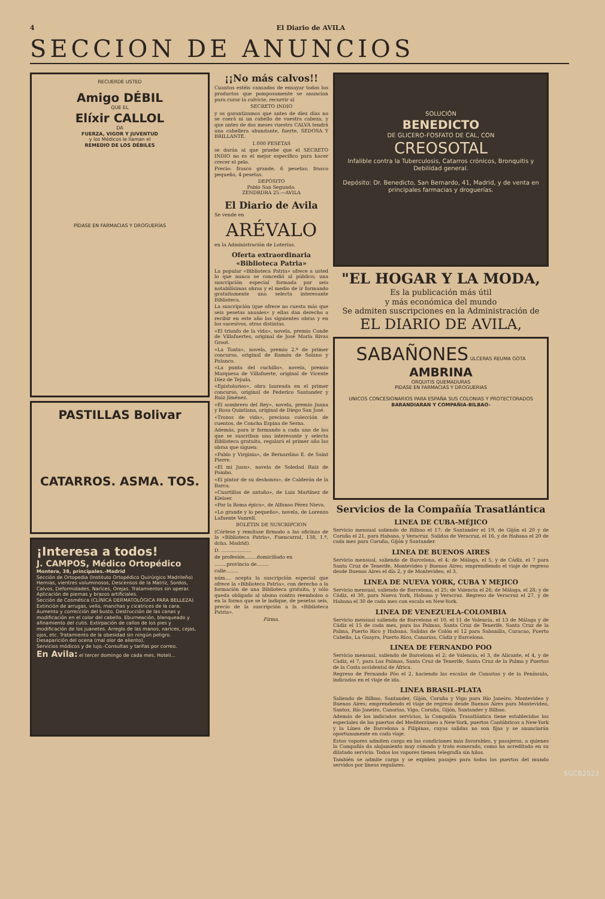4 El Diario de AVILA
SECCION DE ANUNCIOS
RECUERDE USTED
Amigo DÉBIL
QUE EL
Elíxir CALLOL
DA
FUERZA, VIGOR Y JUVENTUD
y los Médicos le llaman el
REMEDIO DE LOS DÉBILES
PÍDASE EN FARMACIAS Y DROGUERÍAS
PASTILLAS Bolivar
CATARROS. ASMA. TOS.
¡Interesa a todos!
J. CAMPOS, Médico Ortopédico
Montera, 38, principales.-Madrid
Sección de Ortopedia (Instituto Ortopédico Quirúrgico Madrileño)
Hernias, vientres voluminosos, Descensos de la Matriz, Sordos, Calvos, Deformidades, Naríces, Orejas. Tratamientos sin operar. Aplicación de piernas y brazos artificiales.
Sección de Cosmética (CLÍNICA DERMATOLÓGICA PARA BELLEZA)
Extinción de arrugas, vello, manchas y cicatrices de la cara. Aumento y corrección del busto. Destrucción de las canas y modificación en el color del cabello. Eburneación, blanqueado y afinamiento del cutis. Extirpación de callos de los pies y modificación de los juanetes. Arreglo de las manos, narices, cejas, ojos, etc. Tratamiento de la obesidad sin ningún peligro. Desaparición del ocena (mal olor de aliento).
Servicios módicos y de lujo.-Consultas y tarifas por correo.
En Avila: el tercer domingo de cada mes. Hoteli...
¡¡No más calvos!!
Cuantos estéis cansados de ensayar todos los productos que pomposamente se anuncian para curar la calvicie, recurrir al
SECRETO INDIO
y os garantizamos que antes de diez días no se caerá ni un cabello de vuestra cabeza, y que antes de dos meses vuestra CALVA tendrá una cabellera abundante, fuerte, SEDOSA Y BRILLANTE.
1.000 PESETAS
se darán al que pruebe que el SECRETO INDIO no es el mejor específico para hacer crecer el pelo.
Precio: frasco grande, 6 pesetas; frasco pequeño, 4 pesetas.
DEPÓSITO
Pablo San Segundo.
ZENDRDRA 25.—AVILA
El Diario de Avila
Se vende en
ARÉVALO
en la Administración de Loterías.
Oferta extraordinaria «Biblioteca Patria»
La popular «Biblioteca Patria» ofrece a usted lo que nunca se concedió al público; una suscripción especial formada por seis notabilísimas obras y el medio de ir formando gratuitamente una selecta interesante Biblioteca.
La suscripción (que ofrece no cuesta más que seis pesetas anuales» y ellas dan derecho a recibir en este año las siguientes obras y en los sucesivos, otras distintas.
«El triunfo de la vida», novela, premio Conde de Villafuertes, original de José María Rivas Groot.
«La Tonta», novela, premio 2.º de primer concurso, original de Ramón de Solano y Polanco.
«La punta del cuchillo», novela, premio Marquesa de Villafuerte, original de Vicente Díez de Tejada.
«Epistolarios», obra laureada en el primer concurso, original de Federico Santander y Ruiz Jiménez.
«El sombrero del Rey», novela, premio Juana y Rosa Quintiana, original de Diego San José.
«Trozos de vida», preciosa colección de cuentos, de Concha Espina de Serna.
Además, para ir formando a cada uno de los que se suscriban una interesante y selecta Biblioteca gratuita, regalará el primer año las obras que siguen:
«Pablo y Virginia», de Bernardino E. de Saint Pierre.
«El mi Juan», novela de Soledad Ruiz de Pombo.
«El pintor de su deshonra», de Calderón de la Barca.
«Cuartillas de antaño», de Luis Martínez de Kleiser.
«Por la Roma épica», de Alfonso Pérez Nieva.
«Lo grande y lo pequeño», novela, de Lorenzo Lafuente Vanrell.
BOLETIN DE SUSCRIPCION
(Córtese y remítase firmado a las oficinas de la «Biblioteca Patria», Fuencarral, 138, 1.º, dcha. Madrid).
D. ....................
de profesión........domiciliado en
........provincia de........
calle........
núm.... acepta la suscripción especial que ofrece la «Biblioteca Patria», con derecho a la formación de una Biblioteca gratuita, y sólo queda obligado al abono contra reembolso o en la forma que se le indique, de pesetas seis, precio de la suscripción a la «Biblioteca Patria».
Firma.
SOLUCIÓN
BENEDICTO
DE GLICERO-FOSFATO DE CAL, CON
CREOSOTAL
Infalible contra la Tuberculosis, Catarros crónicos, Bronquitis y Debilidad general.
Depósito: Dr. Benedicto, San Bernardo, 41, Madrid, y de venta en principales farmacias y droguerías.
"EL HOGAR Y LA MODA,
Es la publicación más útil
y más económica del mundo
Se admiten suscripciones en la Administración de
EL DIARIO DE AVILA,
SABAÑONES ULCERAS REUMA GOTA
AMBRINA
ORQUITIS QUEMADURAS
PIDASE EN FARMACIAS Y DROGUERIAS
UNICOS CONCESIONARIOS PARA ESPAÑA SUS COLONIAS Y PROTECTORADOS
BARANDIARAN Y COMPAÑIA-BILBAO-
Servicios de la Compañía Trasatlántica
LINEA DE CUBA-MÉJICO
Servicio mensual saliendo de Bilbao el 17; de Santander el 19, de Gijón el 20 y de Coruña el 21, para Habana, y Veracruz. Salidas de Veracruz, el 16, y de Habana el 20 de cada mes para Coruña, Gijón y Santander.
LINEA DE BUENOS AIRES
Servicio mensual, saliendo de Barcelona, el 4; de Málaga, el 5, y de Cádiz, el 7 para Santa Cruz de Tenerife, Montevideo y Buenos Aires; emprendiendo el viaje de regreso desde Buenos Aires el día 2, y de Montevideo, el 3.
LINEA DE NUEVA YORK, CUBA Y MEJICO
Servicio mensual, saliendo de Barcelona, el 25; de Valencia el 26; de Málaga, el 28; y de Cádiz, el 30, para Nueva York, Habana y Veracruz. Regreso de Veracruz el 27, y de Habana el 30 de cada mes con escala en New-York.
LINEA DE VENEZUELA-COLOMBIA
Servicio mensual saliendo de Barcelona el 10, el 11 de Valencia, el 13 de Málaga y de Cádiz el 15 de cada mes, para las Palmas, Santa Cruz de Tenerife, Santa Cruz de la Palma, Puerto Rico y Habana. Salidas de Colón el 12 para Sabanilla, Curacao, Puerto Cabello, La Guayra, Puerto Rico, Canarias, Cádiz y Barcelona.
LINEA DE FERNANDO POO
Servicio mensual, saliendo de Barcelona el 2; de Valencia, el 3, de Alicante, el 4, y de Cádiz, el 7, para Las Palmas, Santa Cruz de Tenerife, Santa Cruz de la Palma y Puertos de la Costa occidental de África.
Regreso de Fernando Póo el 2, haciendo las escalas de Canarias y de la Península, indicadas en el viaje de ida.
LINEA BRASIL-PLATA
Saliendo de Bilbao, Santander, Gijón, Coruña y Vigo para Río Janeiro, Montevideo y Buenos Aires; emprendiendo el viaje de regreso desde Buenos Aires para Montevideo, Santos, Río Janeiro, Canarias, Vigo, Coruña, Gijón, Santander y Bilbao.
Además de los indicados servicios, la Compañía Trasatlántica tiene establecidos los especiales de los puertos del Mediterráneo a New-York, puertos Cantábricos a New-York y la Línea de Barcelona a Filipinas, cuyas salidas no son fijas y se anunciarán oportunamente en cada viaje.
Estos vapores admiten carga en las condiciones más favorables, y pasajeros, a quienes la Compañía da alojamiento muy cómodo y trato esmerado, como ha acreditado en su dilatado servicio. Todos los vapores tienen telegrafía sin hilos.
También se admite carga y se expiden pasajes para todos los puertos del mundo servidos por líneas regulares.
SGCB2023